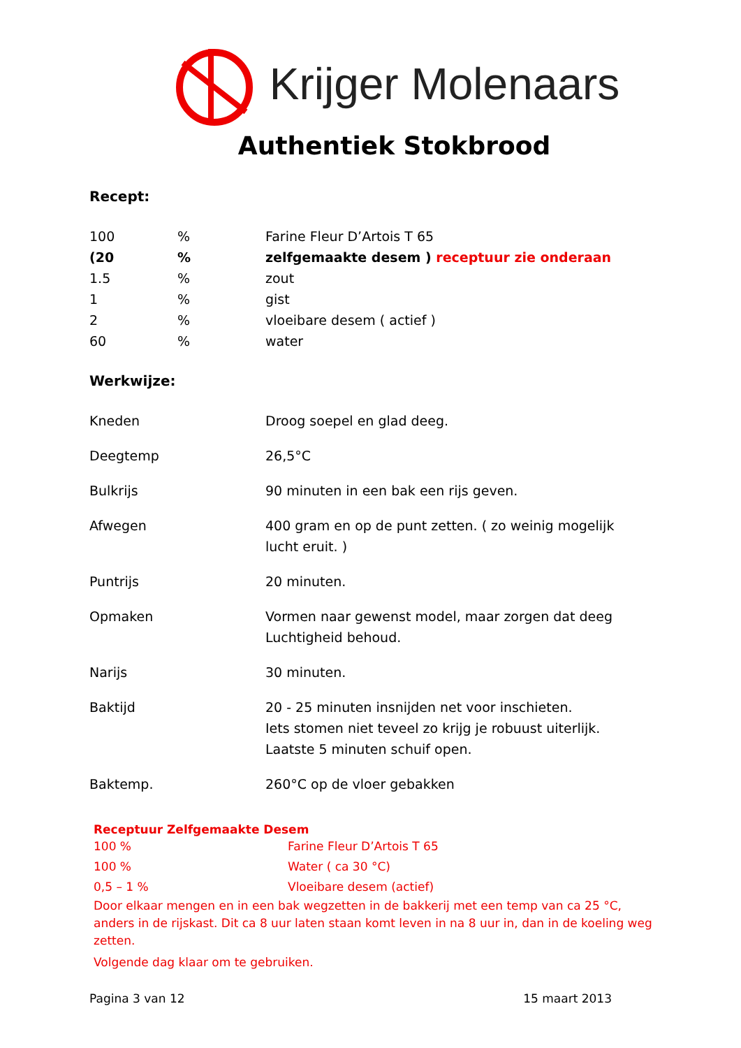Krijger Molenaars
Authentiek Stokbrood
Recept:
| 100 | % | Farine Fleur D’Artois T 65 |
| (20 | % | zelfgemaakte desem ) receptuur zie onderaan |
| 1.5 | % | zout |
| 1 | % | gist |
| 2 | % | vloeibare desem ( actief ) |
| 60 | % | water |
Werkwijze:
| Kneden | Droog soepel en glad deeg. |
| Deegtemp | 26,5°C |
| Bulkrijs | 90 minuten in een bak een rijs geven. |
| Afwegen | 400 gram en op de punt zetten. ( zo weinig mogelijk lucht eruit. ) |
| Puntrijs | 20 minuten. |
| Opmaken | Vormen naar gewenst model, maar zorgen dat deeg Luchtigheid behoud. |
| Narijs | 30 minuten. |
| Baktijd | 20 - 25 minuten insnijden net voor inschieten. Iets stomen niet teveel zo krijg je robuust uiterlijk. Laatste 5 minuten schuif open. |
| Baktemp. | 260°C op de vloer gebakken |
Receptuur Zelfgemaakte Desem
| 100 % | Farine Fleur D’Artois T 65 |
| 100 % | Water ( ca 30 °C) |
| 0,5 – 1 % | Vloeibare desem (actief) |
Door elkaar mengen en in een bak wegzetten in de bakkerij met een temp van ca 25 °C, anders in de rijskast. Dit ca 8 uur laten staan komt leven in na 8 uur in, dan in de koeling weg zetten.
Volgende dag klaar om te gebruiken.
Pagina 3 van 12 15 maart 2013